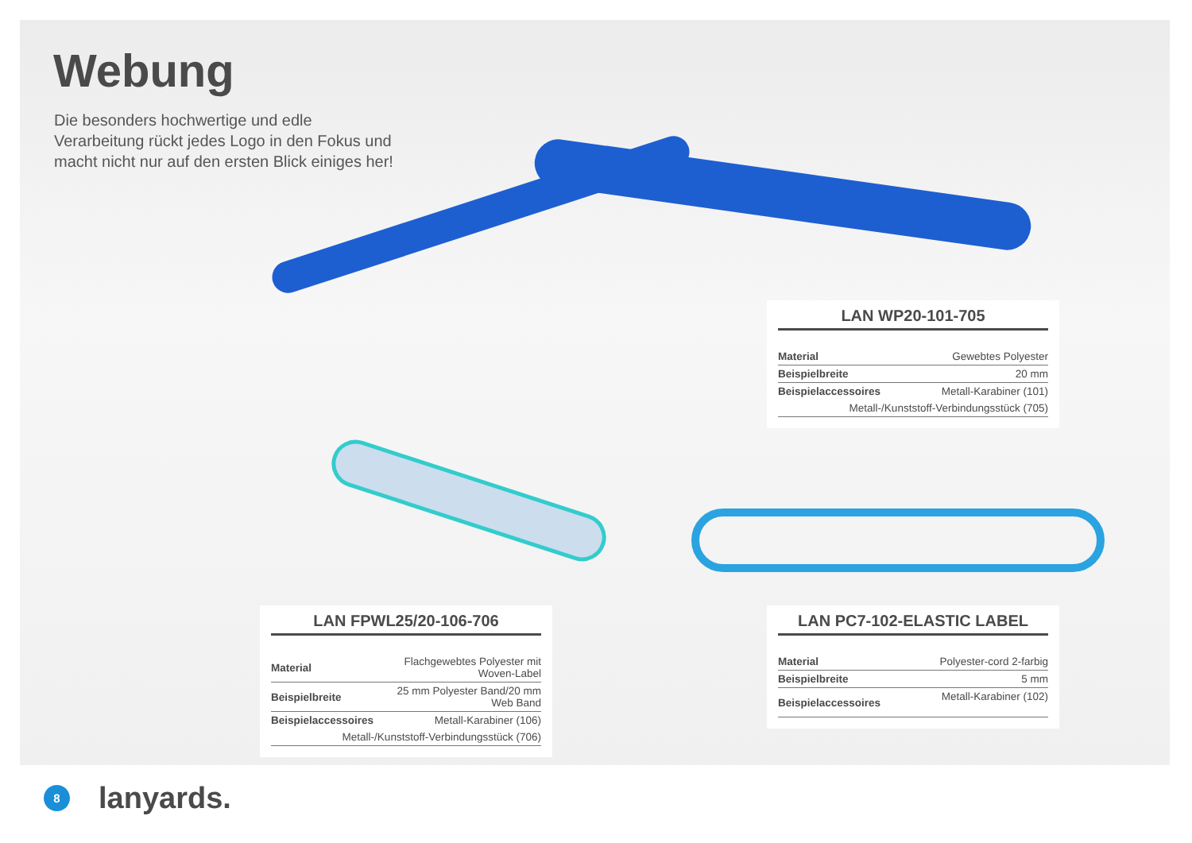Webung
Die besonders hochwertige und edle Verarbeitung rückt jedes Logo in den Fokus und macht nicht nur auf den ersten Blick einiges her!
LAN WP20-101-705
| Material | Gewebtes Polyester |
| Beispielbreite | 20 mm |
| Beispielaccessoires | Metall-Karabiner (101) |
| Metall-/Kunststoff-Verbindungsstück (705) | |
LAN FPWL25/20-106-706
| Material | Flachgewebtes Polyester mit Woven-Label |
| Beispielbreite | 25 mm Polyester Band/20 mm Web Band |
| Beispielaccessoires | Metall-Karabiner (106) |
| Metall-/Kunststoff-Verbindungsstück (706) | |
LAN PC7-102-ELASTIC LABEL
| Material | Polyester-cord 2-farbig |
| Beispielbreite | 5 mm |
| Beispielaccessoires | Metall-Karabiner (102) |
8
lanyards.